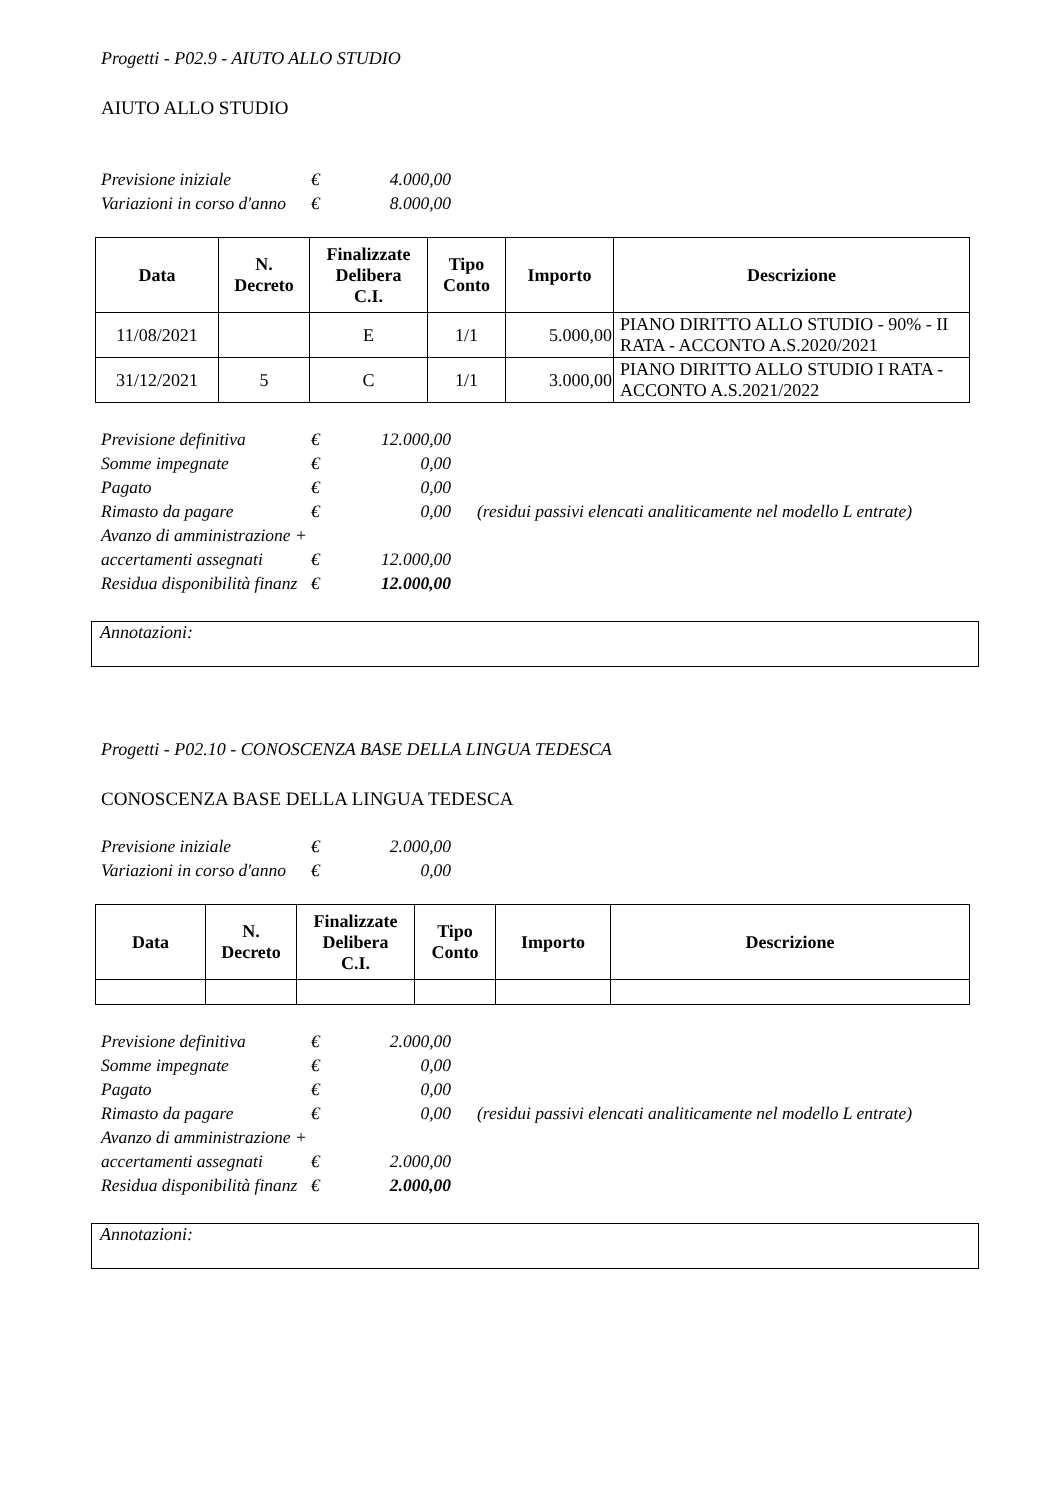Progetti - P02.9 - AIUTO ALLO STUDIO
AIUTO ALLO STUDIO
| Previsione iniziale | € | 4.000,00 |
| Variazioni in corso d'anno | € | 8.000,00 |
| Data | N. Decreto | Finalizzate Delibera C.I. | Tipo Conto | Importo | Descrizione |
| --- | --- | --- | --- | --- | --- |
| 11/08/2021 | | E | 1/1 | 5.000,00 | PIANO DIRITTO ALLO STUDIO - 90% - II RATA - ACCONTO A.S.2020/2021 |
| 31/12/2021 | 5 | C | 1/1 | 3.000,00 | PIANO DIRITTO ALLO STUDIO I RATA - ACCONTO A.S.2021/2022 |
| Previsione definitiva | € | 12.000,00 | |
| Somme impegnate | € | 0,00 | |
| Pagato | € | 0,00 | |
| Rimasto da pagare | € | 0,00 | (residui passivi elencati analiticamente nel modello L entrate) |
| Avanzo di amministrazione + | | | |
| accertamenti assegnati | € | 12.000,00 | |
| Residua disponibilità finanz | € | 12.000,00 | |
Annotazioni:
Progetti - P02.10 - CONOSCENZA BASE DELLA LINGUA TEDESCA
CONOSCENZA BASE DELLA LINGUA TEDESCA
| Previsione iniziale | € | 2.000,00 |
| Variazioni in corso d'anno | € | 0,00 |
| Data | N. Decreto | Finalizzate Delibera C.I. | Tipo Conto | Importo | Descrizione |
| --- | --- | --- | --- | --- | --- |
| Previsione definitiva | € | 2.000,00 | |
| Somme impegnate | € | 0,00 | |
| Pagato | € | 0,00 | |
| Rimasto da pagare | € | 0,00 | (residui passivi elencati analiticamente nel modello L entrate) |
| Avanzo di amministrazione + | | | |
| accertamenti assegnati | € | 2.000,00 | |
| Residua disponibilità finanz | € | 2.000,00 | |
Annotazioni: